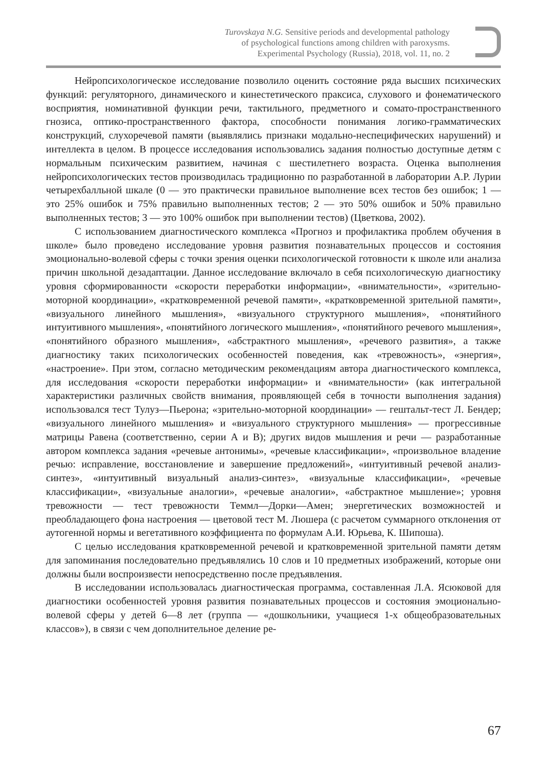Turovskaya N.G. Sensitive periods and developmental pathology
of psychological functions among children with paroxysms.
Experimental Psychology (Russia), 2018, vol. 11, no. 2
Нейропсихологическое исследование позволило оценить состояние ряда высших психических функций: регуляторного, динамического и кинестетического праксиса, слухового и фонематического восприятия, номинативной функции речи, тактильного, предметного и сомато-пространственного гнозиса, оптико-пространственного фактора, способности понимания логико-грамматических конструкций, слухоречевой памяти (выявлялись признаки модально-неспецифических нарушений) и интеллекта в целом. В процессе исследования использовались задания полностью доступные детям с нормальным психическим развитием, начиная с шестилетнего возраста. Оценка выполнения нейропсихологических тестов производилась традиционно по разработанной в лаборатории А.Р. Лурии четырехбалльной шкале (0 — это практически правильное выполнение всех тестов без ошибок; 1 — это 25% ошибок и 75% правильно выполненных тестов; 2 — это 50% ошибок и 50% правильно выполненных тестов; 3 — это 100% ошибок при выполнении тестов) (Цветкова, 2002).
С использованием диагностического комплекса «Прогноз и профилактика проблем обучения в школе» было проведено исследование уровня развития познавательных процессов и состояния эмоционально-волевой сферы с точки зрения оценки психологической готовности к школе или анализа причин школьной дезадаптации. Данное исследование включало в себя психологическую диагностику уровня сформированности «скорости переработки информации», «внимательности», «зрительно-моторной координации», «кратковременной речевой памяти», «кратковременной зрительной памяти», «визуального линейного мышления», «визуального структурного мышления», «понятийного интуитивного мышления», «понятийного логического мышления», «понятийного речевого мышления», «понятийного образного мышления», «абстрактного мышления», «речевого развития», а также диагностику таких психологических особенностей поведения, как «тревожность», «энергия», «настроение». При этом, согласно методическим рекомендациям автора диагностического комплекса, для исследования «скорости переработки информации» и «внимательности» (как интегральной характеристики различных свойств внимания, проявляющей себя в точности выполнения задания) использовался тест Тулуз—Пьерона; «зрительно-моторной координации» — гештальт-тест Л. Бендер; «визуального линейного мышления» и «визуального структурного мышления» — прогрессивные матрицы Равена (соответственно, серии А и В); других видов мышления и речи — разработанные автором комплекса задания «речевые антонимы», «речевые классификации», «произвольное владение речью: исправление, восстановление и завершение предложений», «интуитивный речевой анализ-синтез», «интуитивный визуальный анализ-синтез», «визуальные классификации», «речевые классификации», «визуальные аналогии», «речевые аналогии», «абстрактное мышление»; уровня тревожности — тест тревожности Теммл—Дорки—Амен; энергетических возможностей и преобладающего фона настроения — цветовой тест М. Люшера (с расчетом суммарного отклонения от аутогенной нормы и вегетативного коэффициента по формулам А.И. Юрьева, К. Шипоша).
С целью исследования кратковременной речевой и кратковременной зрительной памяти детям для запоминания последовательно предъявлялись 10 слов и 10 предметных изображений, которые они должны были воспроизвести непосредственно после предъявления.
В исследовании использовалась диагностическая программа, составленная Л.А. Ясюковой для диагностики особенностей уровня развития познавательных процессов и состояния эмоционально-волевой сферы у детей 6—8 лет (группа — «дошкольники, учащиеся 1-х общеобразовательных классов»), в связи с чем дополнительное деление ре-
67